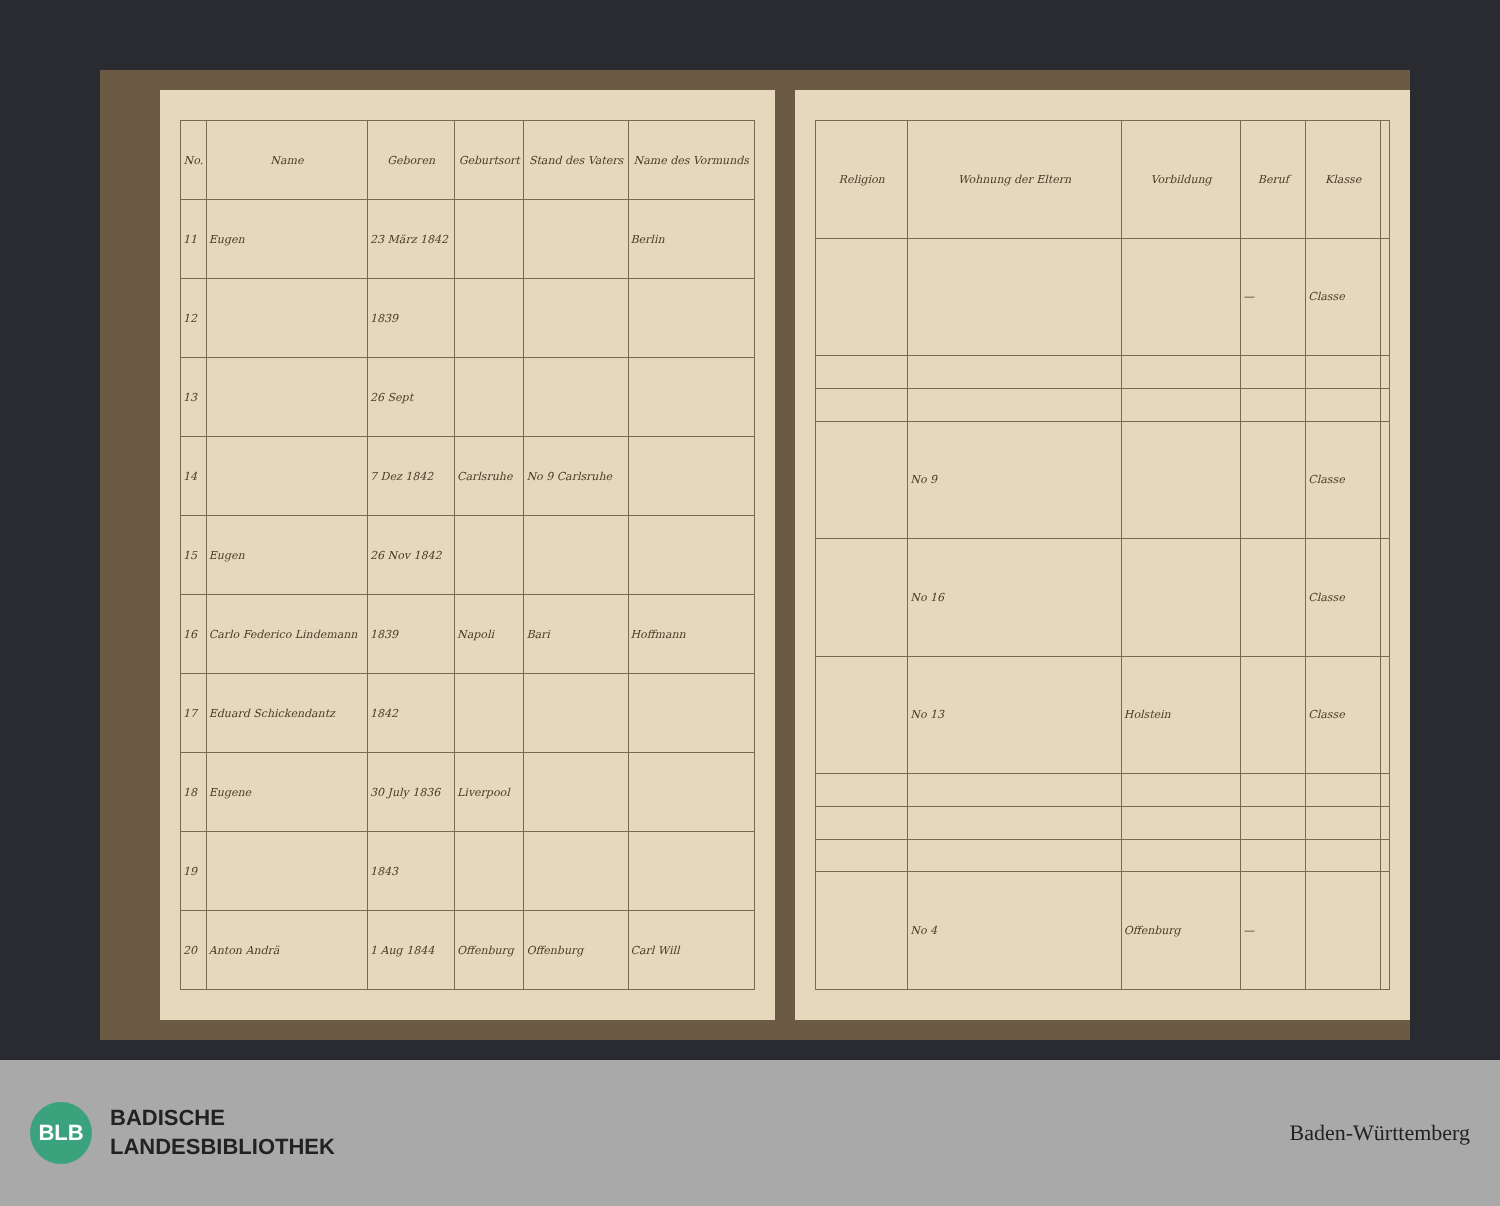| No. | Name | Geboren | Geburtsort | Stand des Vaters | Name des Vormunds |
| --- | --- | --- | --- | --- | --- |
| 11 | Eugen | 23 März 1842 | | | Berlin |
| 12 | | 1839 | | | |
| 13 | | 26 Sept | | | |
| 14 | | 7 Dez 1842 | Carlsruhe | No 9 Carlsruhe | |
| 15 | Eugen | 26 Nov 1842 | | | |
| 16 | Carlo Federico Lindemann | 1839 | Napoli | Bari | Hoffmann |
| 17 | Eduard Schickendantz | 1842 | | | |
| 18 | Eugene | 30 July 1836 | Liverpool | | |
| 19 | | 1843 | | | |
| 20 | Anton Andrä | 1 Aug 1844 | Offenburg | Offenburg | Carl Will |
| Religion | Wohnung der Eltern | Vorbildung | Beruf | Klasse | |
| --- | --- | --- | --- | --- | --- |
| | | | — | Classe | |
| | No 9 | | | Classe | |
| | No 16 | | | Classe | |
| | No 13 | Holstein | | Classe | |
| | No 4 | Offenburg | — | | |
BLB
BADISCHE
LANDESBIBLIOTHEK
Baden-Württemberg